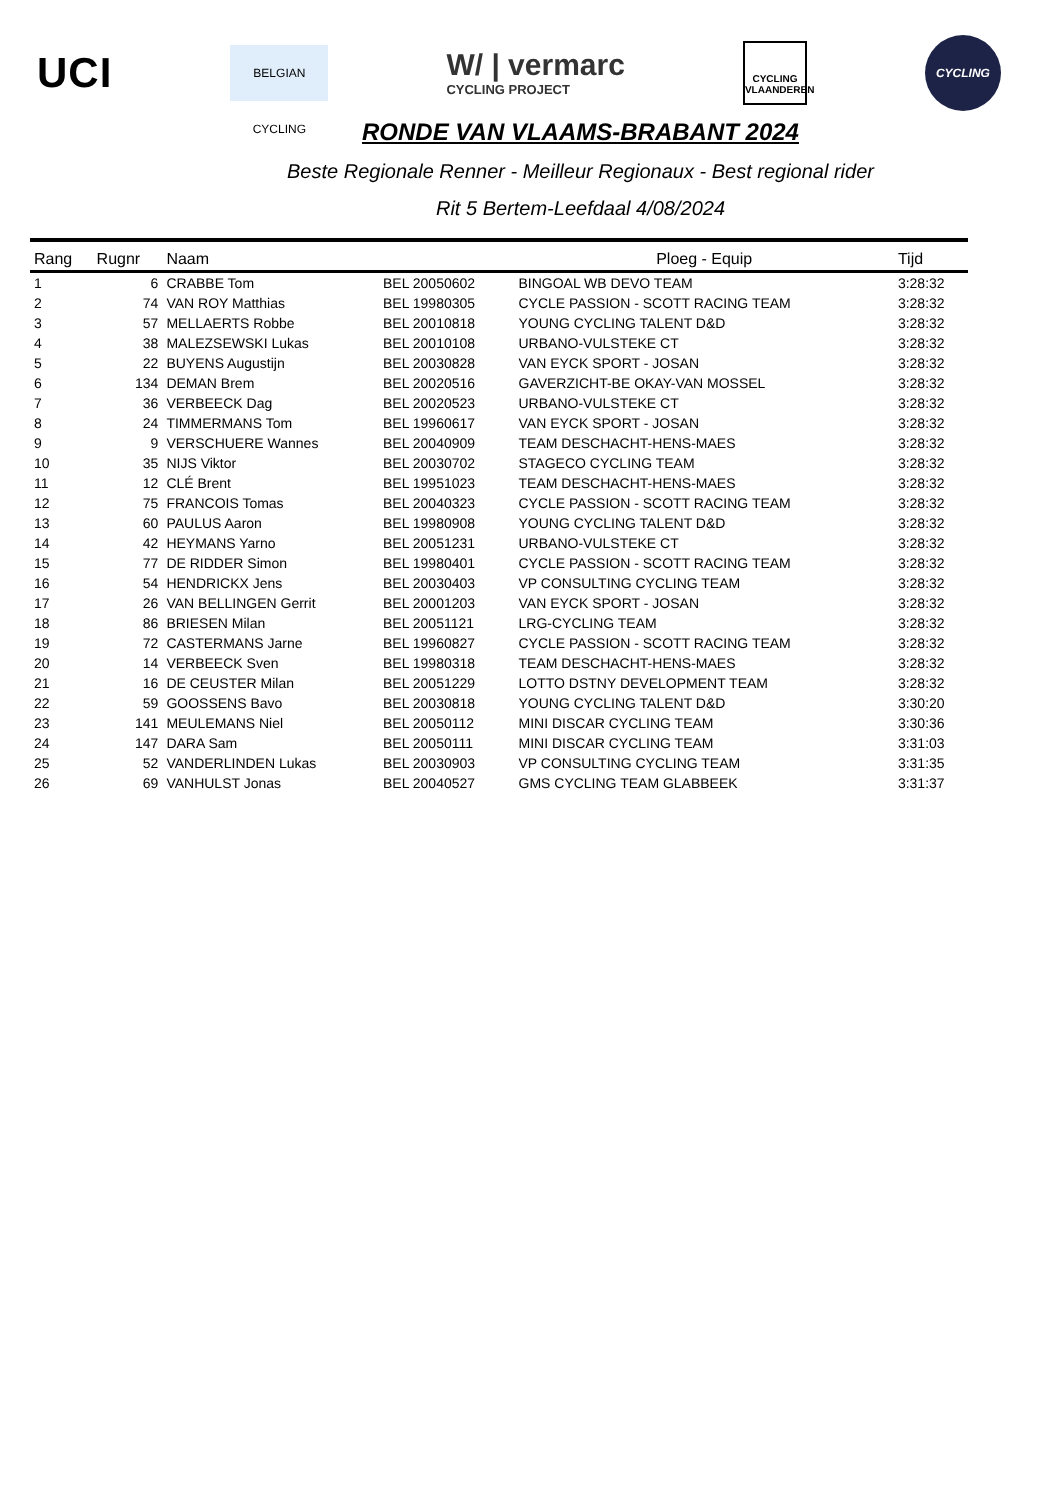UCI
BELGIAN CYCLING
W/ | vermarc
CYCLING PROJECT
CYCLING VLAANDEREN
CYCLING
RONDE VAN VLAAMS-BRABANT 2024
Beste Regionale Renner - Meilleur Regionaux - Best regional rider
Rit 5 Bertem-Leefdaal 4/08/2024
| Rang | Rugnr | Naam | | Ploeg - Equip | Tijd |
| --- | --- | --- | --- | --- | --- |
| 1 | 6 | CRABBE Tom | BEL 20050602 | BINGOAL WB DEVO TEAM | 3:28:32 |
| 2 | 74 | VAN ROY Matthias | BEL 19980305 | CYCLE PASSION - SCOTT RACING TEAM | 3:28:32 |
| 3 | 57 | MELLAERTS Robbe | BEL 20010818 | YOUNG CYCLING TALENT D&D | 3:28:32 |
| 4 | 38 | MALEZSEWSKI Lukas | BEL 20010108 | URBANO-VULSTEKE CT | 3:28:32 |
| 5 | 22 | BUYENS Augustijn | BEL 20030828 | VAN EYCK SPORT - JOSAN | 3:28:32 |
| 6 | 134 | DEMAN Brem | BEL 20020516 | GAVERZICHT-BE OKAY-VAN MOSSEL | 3:28:32 |
| 7 | 36 | VERBEECK Dag | BEL 20020523 | URBANO-VULSTEKE CT | 3:28:32 |
| 8 | 24 | TIMMERMANS Tom | BEL 19960617 | VAN EYCK SPORT - JOSAN | 3:28:32 |
| 9 | 9 | VERSCHUERE Wannes | BEL 20040909 | TEAM DESCHACHT-HENS-MAES | 3:28:32 |
| 10 | 35 | NIJS Viktor | BEL 20030702 | STAGECO CYCLING TEAM | 3:28:32 |
| 11 | 12 | CLÉ Brent | BEL 19951023 | TEAM DESCHACHT-HENS-MAES | 3:28:32 |
| 12 | 75 | FRANCOIS Tomas | BEL 20040323 | CYCLE PASSION - SCOTT RACING TEAM | 3:28:32 |
| 13 | 60 | PAULUS Aaron | BEL 19980908 | YOUNG CYCLING TALENT D&D | 3:28:32 |
| 14 | 42 | HEYMANS Yarno | BEL 20051231 | URBANO-VULSTEKE CT | 3:28:32 |
| 15 | 77 | DE RIDDER Simon | BEL 19980401 | CYCLE PASSION - SCOTT RACING TEAM | 3:28:32 |
| 16 | 54 | HENDRICKX Jens | BEL 20030403 | VP CONSULTING CYCLING TEAM | 3:28:32 |
| 17 | 26 | VAN BELLINGEN Gerrit | BEL 20001203 | VAN EYCK SPORT - JOSAN | 3:28:32 |
| 18 | 86 | BRIESEN Milan | BEL 20051121 | LRG-CYCLING TEAM | 3:28:32 |
| 19 | 72 | CASTERMANS Jarne | BEL 19960827 | CYCLE PASSION - SCOTT RACING TEAM | 3:28:32 |
| 20 | 14 | VERBEECK Sven | BEL 19980318 | TEAM DESCHACHT-HENS-MAES | 3:28:32 |
| 21 | 16 | DE CEUSTER Milan | BEL 20051229 | LOTTO DSTNY DEVELOPMENT TEAM | 3:28:32 |
| 22 | 59 | GOOSSENS Bavo | BEL 20030818 | YOUNG CYCLING TALENT D&D | 3:30:20 |
| 23 | 141 | MEULEMANS Niel | BEL 20050112 | MINI DISCAR CYCLING TEAM | 3:30:36 |
| 24 | 147 | DARA Sam | BEL 20050111 | MINI DISCAR CYCLING TEAM | 3:31:03 |
| 25 | 52 | VANDERLINDEN Lukas | BEL 20030903 | VP CONSULTING CYCLING TEAM | 3:31:35 |
| 26 | 69 | VANHULST Jonas | BEL 20040527 | GMS CYCLING TEAM GLABBEEK | 3:31:37 |